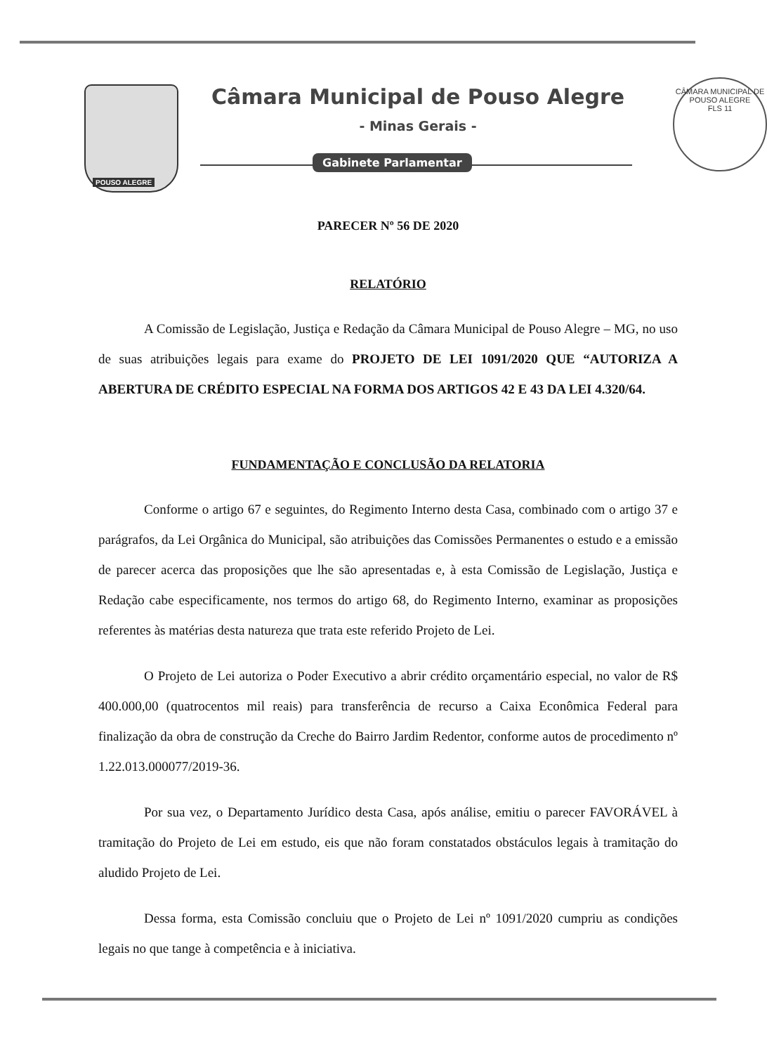POUSO ALEGRE Câmara Municipal de Pouso Alegre
- Minas Gerais -
Gabinete Parlamentar
CÂMARA MUNICIPAL DE POUSO ALEGRE
FLS 11
PARECER Nº 56 DE 2020
RELATÓRIO
A Comissão de Legislação, Justiça e Redação da Câmara Municipal de Pouso Alegre – MG, no uso de suas atribuições legais para exame do PROJETO DE LEI 1091/2020 QUE “AUTORIZA A ABERTURA DE CRÉDITO ESPECIAL NA FORMA DOS ARTIGOS 42 E 43 DA LEI 4.320/64.
FUNDAMENTAÇÃO E CONCLUSÃO DA RELATORIA
Conforme o artigo 67 e seguintes, do Regimento Interno desta Casa, combinado com o artigo 37 e parágrafos, da Lei Orgânica do Municipal, são atribuições das Comissões Permanentes o estudo e a emissão de parecer acerca das proposições que lhe são apresentadas e, à esta Comissão de Legislação, Justiça e Redação cabe especificamente, nos termos do artigo 68, do Regimento Interno, examinar as proposições referentes às matérias desta natureza que trata este referido Projeto de Lei.
O Projeto de Lei autoriza o Poder Executivo a abrir crédito orçamentário especial, no valor de R$ 400.000,00 (quatrocentos mil reais) para transferência de recurso a Caixa Econômica Federal para finalização da obra de construção da Creche do Bairro Jardim Redentor, conforme autos de procedimento nº 1.22.013.000077/2019-36.
Por sua vez, o Departamento Jurídico desta Casa, após análise, emitiu o parecer FAVORÁVEL à tramitação do Projeto de Lei em estudo, eis que não foram constatados obstáculos legais à tramitação do aludido Projeto de Lei.
Dessa forma, esta Comissão concluiu que o Projeto de Lei nº 1091/2020 cumpriu as condições legais no que tange à competência e à iniciativa.